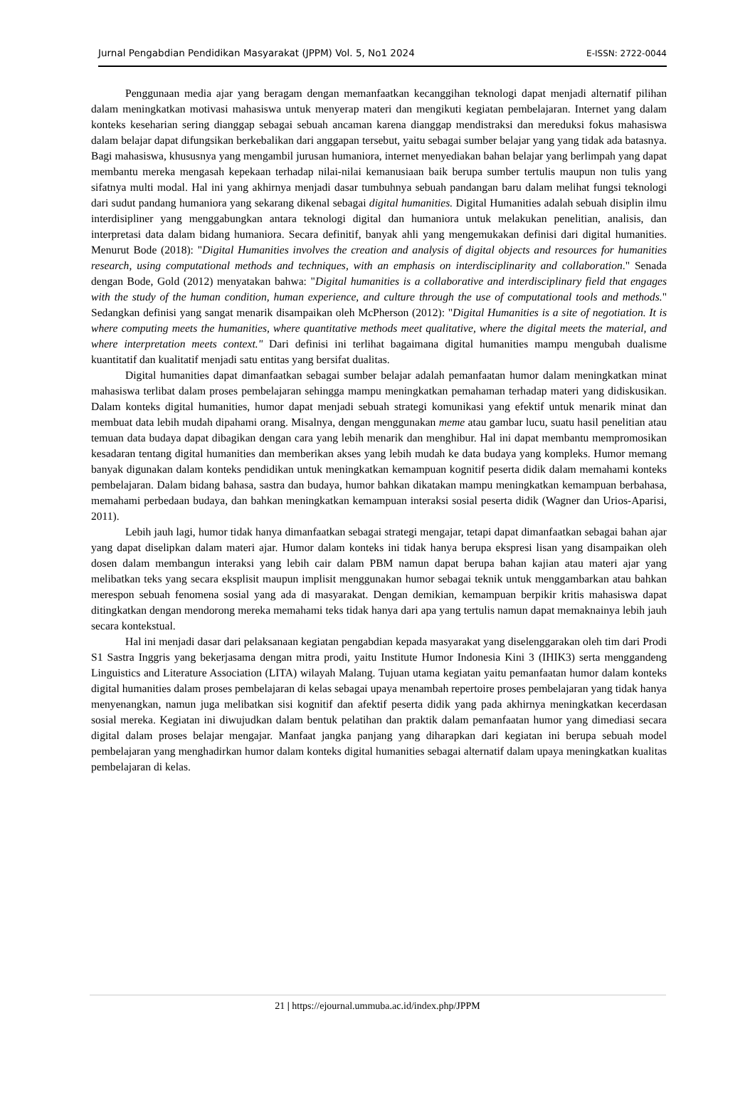Jurnal Pengabdian Pendidikan Masyarakat (JPPM) Vol. 5, No1 2024 E-ISSN: 2722-0044
Penggunaan media ajar yang beragam dengan memanfaatkan kecanggihan teknologi dapat menjadi alternatif pilihan dalam meningkatkan motivasi mahasiswa untuk menyerap materi dan mengikuti kegiatan pembelajaran. Internet yang dalam konteks keseharian sering dianggap sebagai sebuah ancaman karena dianggap mendistraksi dan mereduksi fokus mahasiswa dalam belajar dapat difungsikan berkebalikan dari anggapan tersebut, yaitu sebagai sumber belajar yang yang tidak ada batasnya. Bagi mahasiswa, khususnya yang mengambil jurusan humaniora, internet menyediakan bahan belajar yang berlimpah yang dapat membantu mereka mengasah kepekaan terhadap nilai-nilai kemanusiaan baik berupa sumber tertulis maupun non tulis yang sifatnya multi modal. Hal ini yang akhirnya menjadi dasar tumbuhnya sebuah pandangan baru dalam melihat fungsi teknologi dari sudut pandang humaniora yang sekarang dikenal sebagai digital humanities. Digital Humanities adalah sebuah disiplin ilmu interdisipliner yang menggabungkan antara teknologi digital dan humaniora untuk melakukan penelitian, analisis, dan interpretasi data dalam bidang humaniora. Secara definitif, banyak ahli yang mengemukakan definisi dari digital humanities. Menurut Bode (2018): "Digital Humanities involves the creation and analysis of digital objects and resources for humanities research, using computational methods and techniques, with an emphasis on interdisciplinarity and collaboration." Senada dengan Bode, Gold (2012) menyatakan bahwa: "Digital humanities is a collaborative and interdisciplinary field that engages with the study of the human condition, human experience, and culture through the use of computational tools and methods." Sedangkan definisi yang sangat menarik disampaikan oleh McPherson (2012): "Digital Humanities is a site of negotiation. It is where computing meets the humanities, where quantitative methods meet qualitative, where the digital meets the material, and where interpretation meets context." Dari definisi ini terlihat bagaimana digital humanities mampu mengubah dualisme kuantitatif dan kualitatif menjadi satu entitas yang bersifat dualitas.
Digital humanities dapat dimanfaatkan sebagai sumber belajar adalah pemanfaatan humor dalam meningkatkan minat mahasiswa terlibat dalam proses pembelajaran sehingga mampu meningkatkan pemahaman terhadap materi yang didiskusikan. Dalam konteks digital humanities, humor dapat menjadi sebuah strategi komunikasi yang efektif untuk menarik minat dan membuat data lebih mudah dipahami orang. Misalnya, dengan menggunakan meme atau gambar lucu, suatu hasil penelitian atau temuan data budaya dapat dibagikan dengan cara yang lebih menarik dan menghibur. Hal ini dapat membantu mempromosikan kesadaran tentang digital humanities dan memberikan akses yang lebih mudah ke data budaya yang kompleks. Humor memang banyak digunakan dalam konteks pendidikan untuk meningkatkan kemampuan kognitif peserta didik dalam memahami konteks pembelajaran. Dalam bidang bahasa, sastra dan budaya, humor bahkan dikatakan mampu meningkatkan kemampuan berbahasa, memahami perbedaan budaya, dan bahkan meningkatkan kemampuan interaksi sosial peserta didik (Wagner dan Urios-Aparisi, 2011).
Lebih jauh lagi, humor tidak hanya dimanfaatkan sebagai strategi mengajar, tetapi dapat dimanfaatkan sebagai bahan ajar yang dapat diselipkan dalam materi ajar. Humor dalam konteks ini tidak hanya berupa ekspresi lisan yang disampaikan oleh dosen dalam membangun interaksi yang lebih cair dalam PBM namun dapat berupa bahan kajian atau materi ajar yang melibatkan teks yang secara eksplisit maupun implisit menggunakan humor sebagai teknik untuk menggambarkan atau bahkan merespon sebuah fenomena sosial yang ada di masyarakat. Dengan demikian, kemampuan berpikir kritis mahasiswa dapat ditingkatkan dengan mendorong mereka memahami teks tidak hanya dari apa yang tertulis namun dapat memaknainya lebih jauh secara kontekstual.
Hal ini menjadi dasar dari pelaksanaan kegiatan pengabdian kepada masyarakat yang diselenggarakan oleh tim dari Prodi S1 Sastra Inggris yang bekerjasama dengan mitra prodi, yaitu Institute Humor Indonesia Kini 3 (IHIK3) serta menggandeng Linguistics and Literature Association (LITA) wilayah Malang. Tujuan utama kegiatan yaitu pemanfaatan humor dalam konteks digital humanities dalam proses pembelajaran di kelas sebagai upaya menambah repertoire proses pembelajaran yang tidak hanya menyenangkan, namun juga melibatkan sisi kognitif dan afektif peserta didik yang pada akhirnya meningkatkan kecerdasan sosial mereka. Kegiatan ini diwujudkan dalam bentuk pelatihan dan praktik dalam pemanfaatan humor yang dimediasi secara digital dalam proses belajar mengajar. Manfaat jangka panjang yang diharapkan dari kegiatan ini berupa sebuah model pembelajaran yang menghadirkan humor dalam konteks digital humanities sebagai alternatif dalam upaya meningkatkan kualitas pembelajaran di kelas.
21 | https://ejournal.ummuba.ac.id/index.php/JPPM